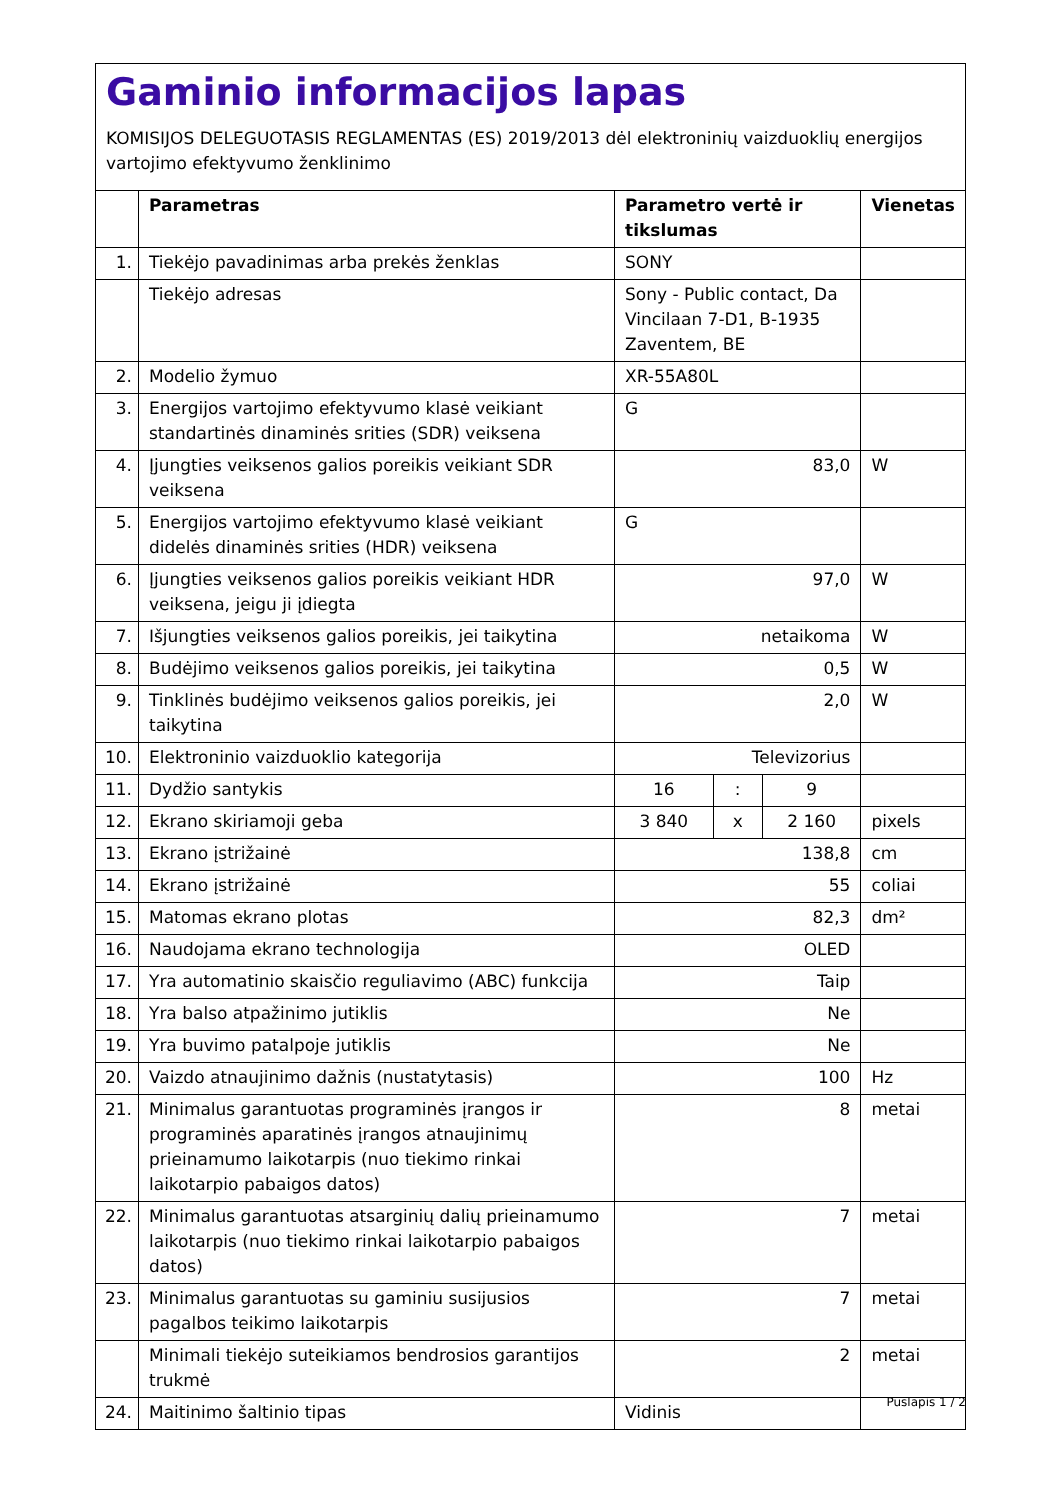Gaminio informacijos lapas
KOMISIJOS DELEGUOTASIS REGLAMENTAS (ES) 2019/2013 dėl elektroninių vaizduoklių energijos vartojimo efektyvumo ženklinimo
| | Parametras | Parametro vertė ir tikslumas | | | Vienetas |
| --- | --- | --- | --- | --- | --- |
| 1. | Tiekėjo pavadinimas arba prekės ženklas | SONY | | | |
| | Tiekėjo adresas | Sony - Public contact, Da Vincilaan 7-D1, B-1935 Zaventem, BE | | | |
| 2. | Modelio žymuo | XR-55A80L | | | |
| 3. | Energijos vartojimo efektyvumo klasė veikiant standartinės dinaminės srities (SDR) veiksena | G | | | |
| 4. | Įjungties veiksenos galios poreikis veikiant SDR veiksena | 83,0 | | | W |
| 5. | Energijos vartojimo efektyvumo klasė veikiant didelės dinaminės srities (HDR) veiksena | G | | | |
| 6. | Įjungties veiksenos galios poreikis veikiant HDR veiksena, jeigu ji įdiegta | 97,0 | | | W |
| 7. | Išjungties veiksenos galios poreikis, jei taikytina | netaikoma | | | W |
| 8. | Budėjimo veiksenos galios poreikis, jei taikytina | 0,5 | | | W |
| 9. | Tinklinės budėjimo veiksenos galios poreikis, jei taikytina | 2,0 | | | W |
| 10. | Elektroninio vaizduoklio kategorija | Televizorius | | | |
| 11. | Dydžio santykis | 16 | : | 9 | |
| 12. | Ekrano skiriamoji geba | 3 840 | x | 2 160 | pixels |
| 13. | Ekrano įstrižainė | 138,8 | | | cm |
| 14. | Ekrano įstrižainė | 55 | | | coliai |
| 15. | Matomas ekrano plotas | 82,3 | | | dm² |
| 16. | Naudojama ekrano technologija | OLED | | | |
| 17. | Yra automatinio skaisčio reguliavimo (ABC) funkcija | Taip | | | |
| 18. | Yra balso atpažinimo jutiklis | Ne | | | |
| 19. | Yra buvimo patalpoje jutiklis | Ne | | | |
| 20. | Vaizdo atnaujinimo dažnis (nustatytasis) | 100 | | | Hz |
| 21. | Minimalus garantuotas programinės įrangos ir programinės aparatinės įrangos atnaujinimų prieinamumo laikotarpis (nuo tiekimo rinkai laikotarpio pabaigos datos) | 8 | | | metai |
| 22. | Minimalus garantuotas atsarginių dalių prieinamumo laikotarpis (nuo tiekimo rinkai laikotarpio pabaigos datos) | 7 | | | metai |
| 23. | Minimalus garantuotas su gaminiu susijusios pagalbos teikimo laikotarpis | 7 | | | metai |
| | Minimali tiekėjo suteikiamos bendrosios garantijos trukmė | 2 | | | metai |
| 24. | Maitinimo šaltinio tipas | Vidinis | | | |
Puslapis 1 / 2